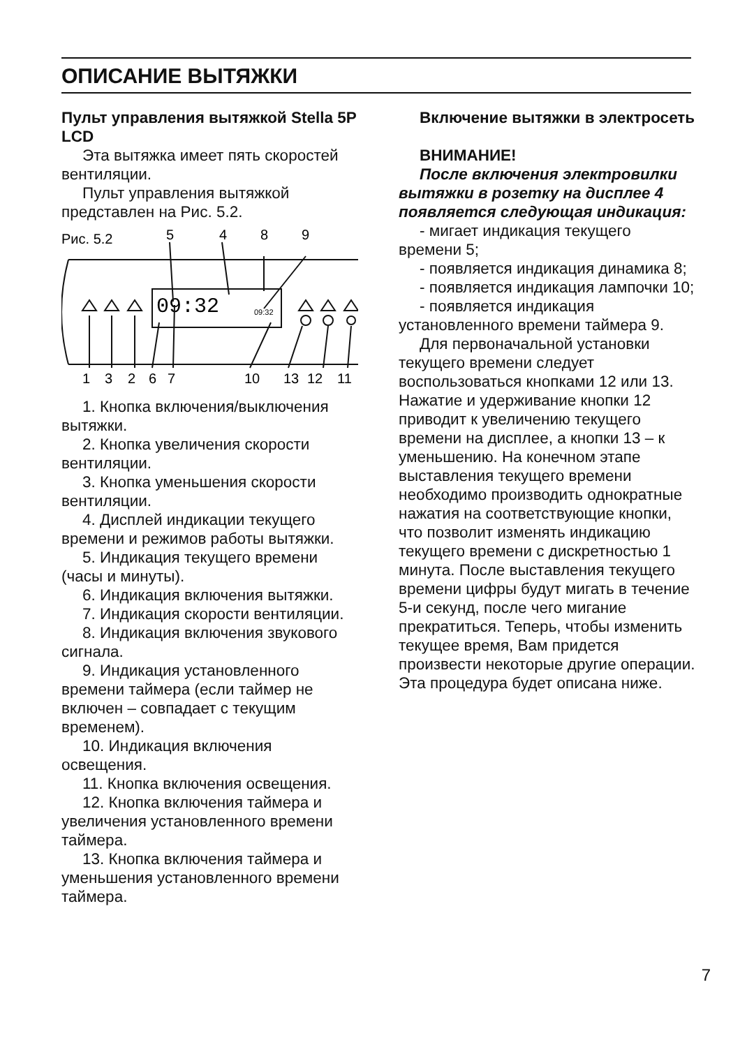ОПИСАНИЕ ВЫТЯЖКИ
Пульт управления вытяжкой Stella 5P LCD
Эта вытяжка имеет пять скоростей вентиляции.
Пульт управления вытяжкой представлен на Рис. 5.2.
Рис. 5.2
5
4
8
9
09:32
09:32
1
3
2
6
7
10
13
12
11
1. Кнопка включения/выключения вытяжки.
2. Кнопка увеличения скорости вентиляции.
3. Кнопка уменьшения скорости вентиляции.
4. Дисплей индикации текущего времени и режимов работы вытяжки.
5. Индикация текущего времени (часы и минуты).
6. Индикация включения вытяжки.
7. Индикация скорости вентиляции.
8. Индикация включения звукового сигнала.
9. Индикация установленного времени таймера (если таймер не включен – совпадает с текущим временем).
10. Индикация включения освещения.
11. Кнопка включения освещения.
12. Кнопка включения таймера и увеличения установленного времени таймера.
13. Кнопка включения таймера и уменьшения установленного времени таймера.
Включение вытяжки в электросеть
ВНИМАНИЕ!
После включения электровилки вытяжки в розетку на дисплее 4 появляется следующая индикация:
- мигает индикация текущего времени 5;
- появляется индикация динамика 8;
- появляется индикация лампочки 10;
- появляется индикация установленного времени таймера 9.
Для первоначальной установки текущего времени следует воспользоваться кнопками 12 или 13. Нажатие и удерживание кнопки 12 приводит к увеличению текущего времени на дисплее, а кнопки 13 – к уменьшению. На конечном этапе выставления текущего времени необходимо производить однократные нажатия на соответствующие кнопки, что позволит изменять индикацию текущего времени с дискретностью 1 минута. После выставления текущего времени цифры будут мигать в течение 5-и секунд, после чего мигание прекратиться. Теперь, чтобы изменить текущее время, Вам придется произвести некоторые другие операции. Эта процедура будет описана ниже.
7